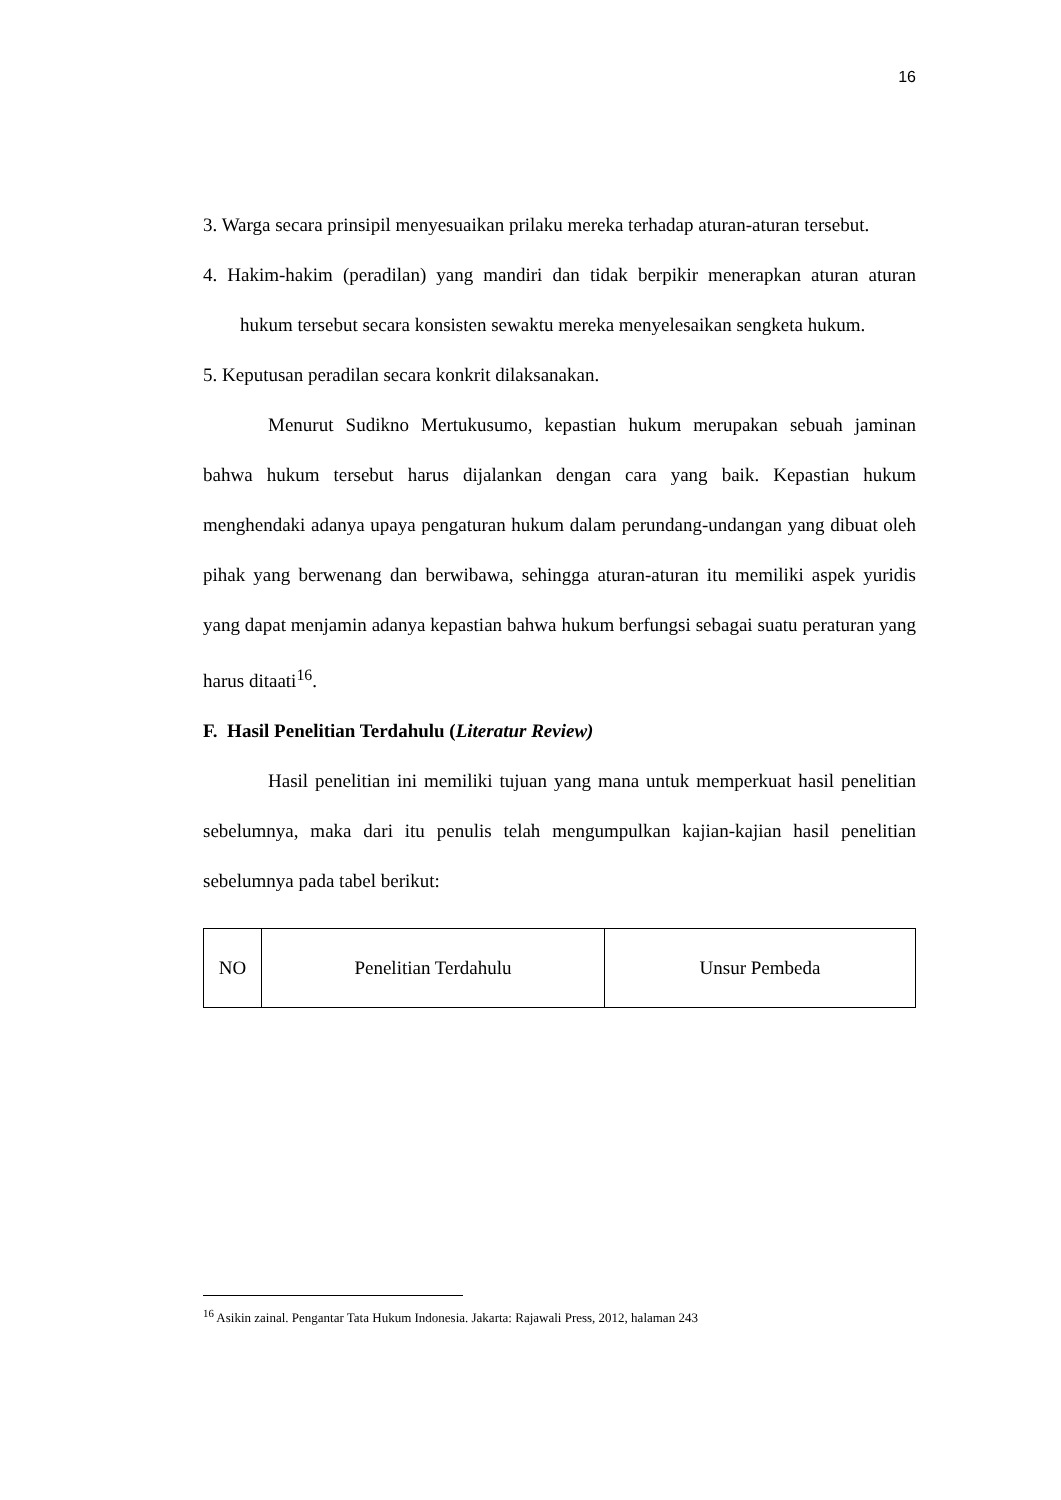16
3. Warga secara prinsipil menyesuaikan prilaku mereka terhadap aturan-aturan tersebut.
4. Hakim-hakim (peradilan) yang mandiri dan tidak berpikir menerapkan aturan aturan hukum tersebut secara konsisten sewaktu mereka menyelesaikan sengketa hukum.
5. Keputusan peradilan secara konkrit dilaksanakan.
Menurut Sudikno Mertukusumo, kepastian hukum merupakan sebuah jaminan bahwa hukum tersebut harus dijalankan dengan cara yang baik. Kepastian hukum menghendaki adanya upaya pengaturan hukum dalam perundang-undangan yang dibuat oleh pihak yang berwenang dan berwibawa, sehingga aturan-aturan itu memiliki aspek yuridis yang dapat menjamin adanya kepastian bahwa hukum berfungsi sebagai suatu peraturan yang harus ditaati<sup>16</sup>.
F. Hasil Penelitian Terdahulu (Literatur Review)
Hasil penelitian ini memiliki tujuan yang mana untuk memperkuat hasil penelitian sebelumnya, maka dari itu penulis telah mengumpulkan kajian-kajian hasil penelitian sebelumnya pada tabel berikut:
| NO | Penelitian Terdahulu | Unsur Pembeda |
<sup>16</sup> Asikin zainal. Pengantar Tata Hukum Indonesia. Jakarta: Rajawali Press, 2012, halaman 243